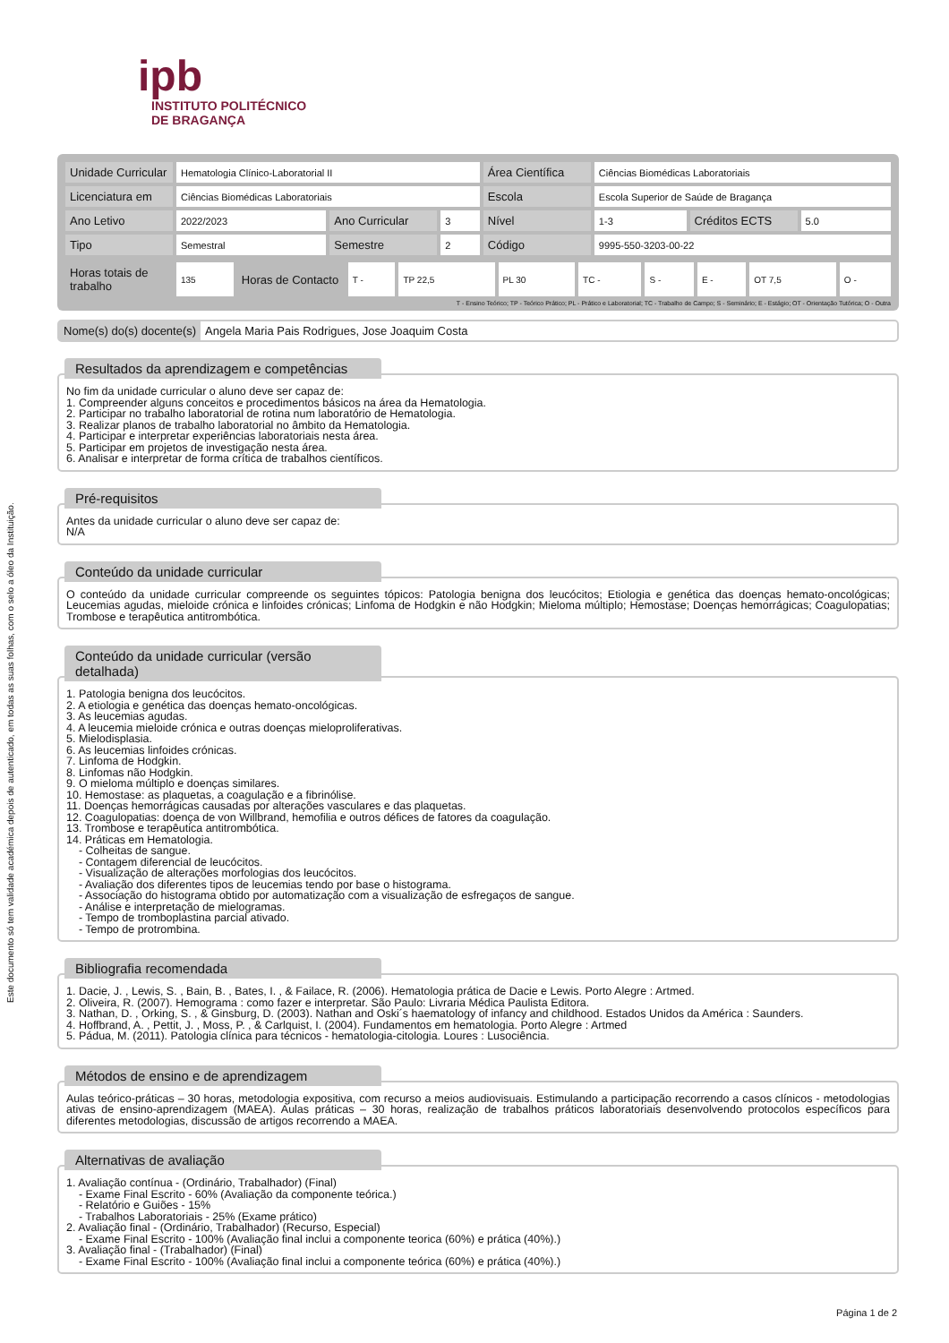Este documento só tem validade académica depois de autenticado, em todas as suas folhas, com o selo a óleo da Instituição.
ipb
INSTITUTO POLITÉCNICO
DE BRAGANÇA
| Unidade Curricular | Hematologia Clínico-Laboratorial II | | | Área Científica | Ciências Biomédicas Laboratoriais | | |
| Licenciatura em | Ciências Biomédicas Laboratoriais | | | Escola | Escola Superior de Saúde de Bragança | | |
| Ano Letivo | 2022/2023 | Ano Curricular | 3 | Nível | 1-3 | Créditos ECTS | 5.0 |
| Tipo | Semestral | Semestre | 2 | Código | 9995-550-3203-00-22 | | |
| Horas totais de trabalho | 135 | Horas de Contacto | T - | TP 22,5 | PL 30 | TC - | S - | E - | OT 7,5 | O - |
T - Ensino Teórico; TP - Teórico Prático; PL - Prático e Laboratorial; TC - Trabalho de Campo; S - Seminário; E - Estágio; OT - Orientação Tutórica; O - Outra
Nome(s) do(s) docente(s) Angela Maria Pais Rodrigues, Jose Joaquim Costa
Resultados da aprendizagem e competências
No fim da unidade curricular o aluno deve ser capaz de:
1. Compreender alguns conceitos e procedimentos básicos na área da Hematologia.
2. Participar no trabalho laboratorial de rotina num laboratório de Hematologia.
3. Realizar planos de trabalho laboratorial no âmbito da Hematologia.
4. Participar e interpretar experiências laboratoriais nesta área.
5. Participar em projetos de investigação nesta área.
6. Analisar e interpretar de forma crítica de trabalhos científicos.
Pré-requisitos
Antes da unidade curricular o aluno deve ser capaz de:
N/A
Conteúdo da unidade curricular
O conteúdo da unidade curricular compreende os seguintes tópicos: Patologia benigna dos leucócitos; Etiologia e genética das doenças hemato-oncológicas; Leucemias agudas, mieloide crónica e linfoides crónicas; Linfoma de Hodgkin e não Hodgkin; Mieloma múltiplo; Hemostase; Doenças hemorrágicas; Coagulopatias; Trombose e terapêutica antitrombótica.
Conteúdo da unidade curricular (versão detalhada)
1. Patologia benigna dos leucócitos.
2. A etiologia e genética das doenças hemato-oncológicas.
3. As leucemias agudas.
4. A leucemia mieloide crónica e outras doenças mieloproliferativas.
5. Mielodisplasia.
6. As leucemias linfoides crónicas.
7. Linfoma de Hodgkin.
8. Linfomas não Hodgkin.
9. O mieloma múltiplo e doenças similares.
10. Hemostase: as plaquetas, a coagulação e a fibrinólise.
11. Doenças hemorrágicas causadas por alterações vasculares e das plaquetas.
12. Coagulopatias: doença de von Willbrand, hemofilia e outros défices de fatores da coagulação.
13. Trombose e terapêutica antitrombótica.
14. Práticas em Hematologia.
- Colheitas de sangue.
- Contagem diferencial de leucócitos.
- Visualização de alterações morfologias dos leucócitos.
- Avaliação dos diferentes tipos de leucemias tendo por base o histograma.
- Associação do histograma obtido por automatização com a visualização de esfregaços de sangue.
- Análise e interpretação de mielogramas.
- Tempo de tromboplastina parcial ativado.
- Tempo de protrombina.
Bibliografia recomendada
1. Dacie, J. , Lewis, S. , Bain, B. , Bates, I. , & Failace, R. (2006). Hematologia prática de Dacie e Lewis. Porto Alegre : Artmed.
2. Oliveira, R. (2007). Hemograma : como fazer e interpretar. São Paulo: Livraria Médica Paulista Editora.
3. Nathan, D. , Orking, S. , & Ginsburg, D. (2003). Nathan and Oski´s haematology of infancy and childhood. Estados Unidos da América : Saunders.
4. Hoffbrand, A. , Pettit, J. , Moss, P. , & Carlquist, I. (2004). Fundamentos em hematologia. Porto Alegre : Artmed
5. Pádua, M. (2011). Patologia clínica para técnicos - hematologia-citologia. Loures : Lusociência.
Métodos de ensino e de aprendizagem
Aulas teórico-práticas – 30 horas, metodologia expositiva, com recurso a meios audiovisuais. Estimulando a participação recorrendo a casos clínicos - metodologias ativas de ensino-aprendizagem (MAEA). Aulas práticas – 30 horas, realização de trabalhos práticos laboratoriais desenvolvendo protocolos específicos para diferentes metodologias, discussão de artigos recorrendo a MAEA.
Alternativas de avaliação
1. Avaliação contínua - (Ordinário, Trabalhador) (Final)
- Exame Final Escrito - 60% (Avaliação da componente teórica.)
- Relatório e Guiões - 15%
- Trabalhos Laboratoriais - 25% (Exame prático)
2. Avaliação final - (Ordinário, Trabalhador) (Recurso, Especial)
- Exame Final Escrito - 100% (Avaliação final inclui a componente teorica (60%) e prática (40%).)
3. Avaliação final - (Trabalhador) (Final)
- Exame Final Escrito - 100% (Avaliação final inclui a componente teórica (60%) e prática (40%).)
Página 1 de 2